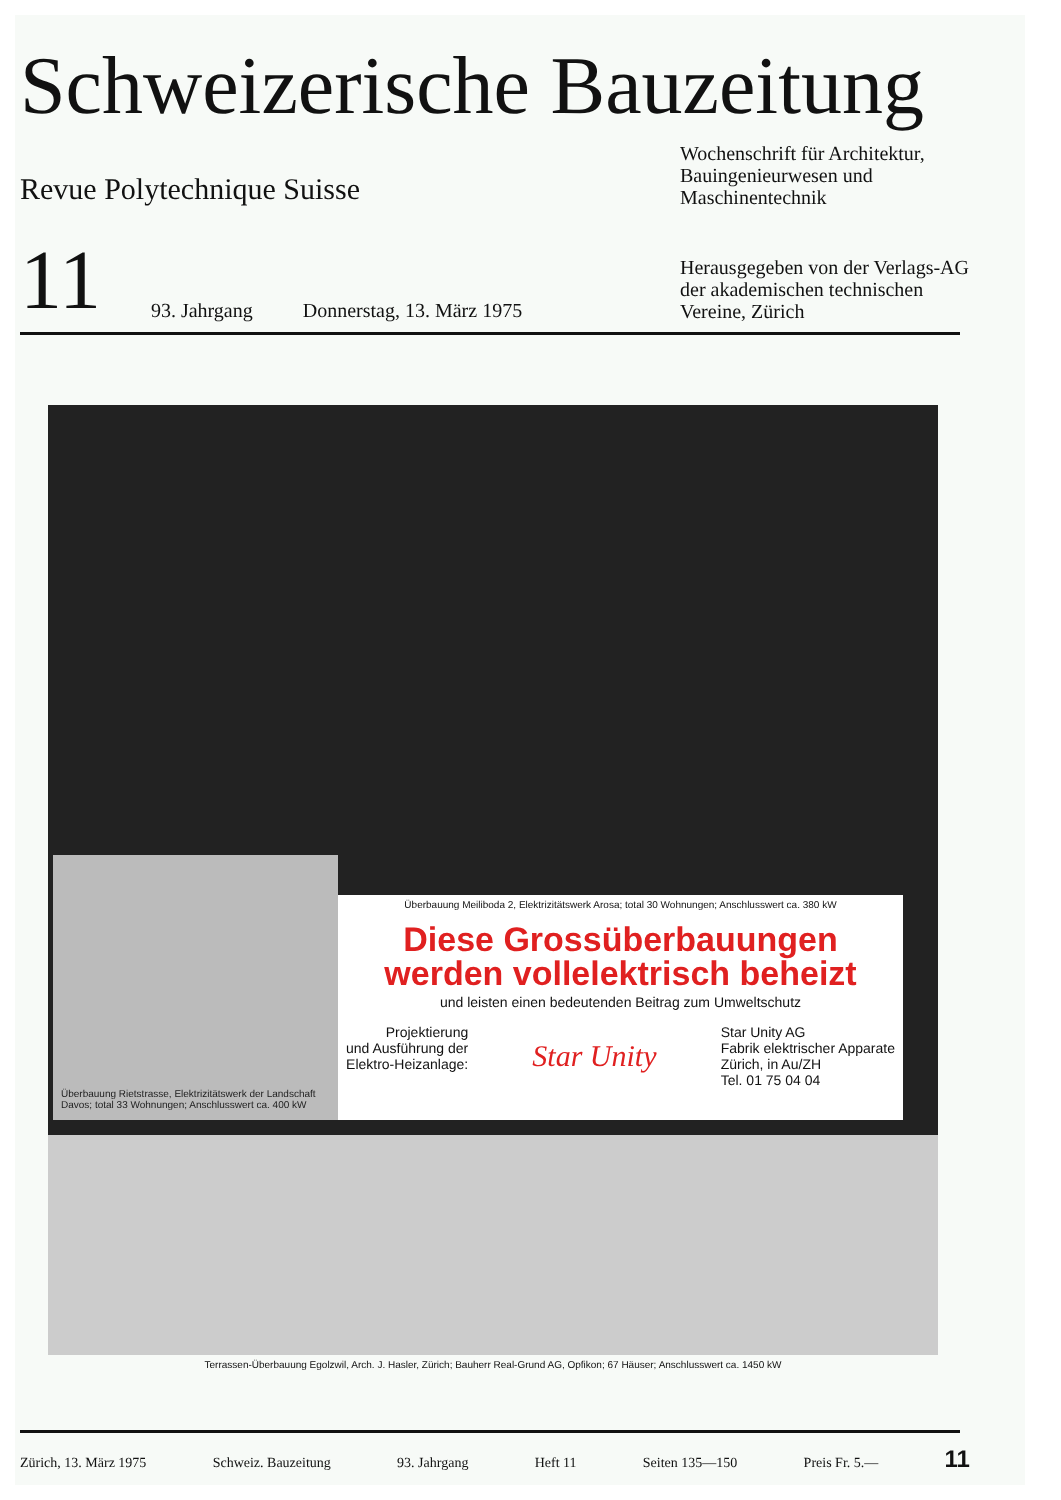Schweizerische Bauzeitung
Revue Polytechnique Suisse
Wochenschrift für Architektur, Bauingenieur­wesen und Maschinentechnik
11 93. Jahrgang Donnerstag, 13. März 1975
Herausgegeben von der Verlags-AG der akademischen technischen Vereine, Zürich
Überbauung Rietstrasse, Elektrizitätswerk der Landschaft Davos; total 33 Wohnungen; Anschlusswert ca. 400 kW
Überbauung Meiliboda 2, Elektrizitätswerk Arosa; total 30 Wohnungen; Anschlusswert ca. 380 kW
Diese Grossüberbauungen
werden vollelektrisch beheizt
und leisten einen bedeutenden Beitrag zum Umweltschutz
Projektierung
und Ausführung der
Elektro-Heizanlage:
Star Unity
Star Unity AG
Fabrik elektrischer Apparate
Zürich, in Au/ZH
Tel. 01 75 04 04
Terrassen-Überbauung Egolzwil, Arch. J. Hasler, Zürich; Bauherr Real-Grund AG, Opfikon; 67 Häuser; Anschlusswert ca. 1450 kW
Zürich, 13. März 1975 Schweiz. Bauzeitung 93. Jahrgang Heft 11 Seiten 135—150 Preis Fr. 5.— 11